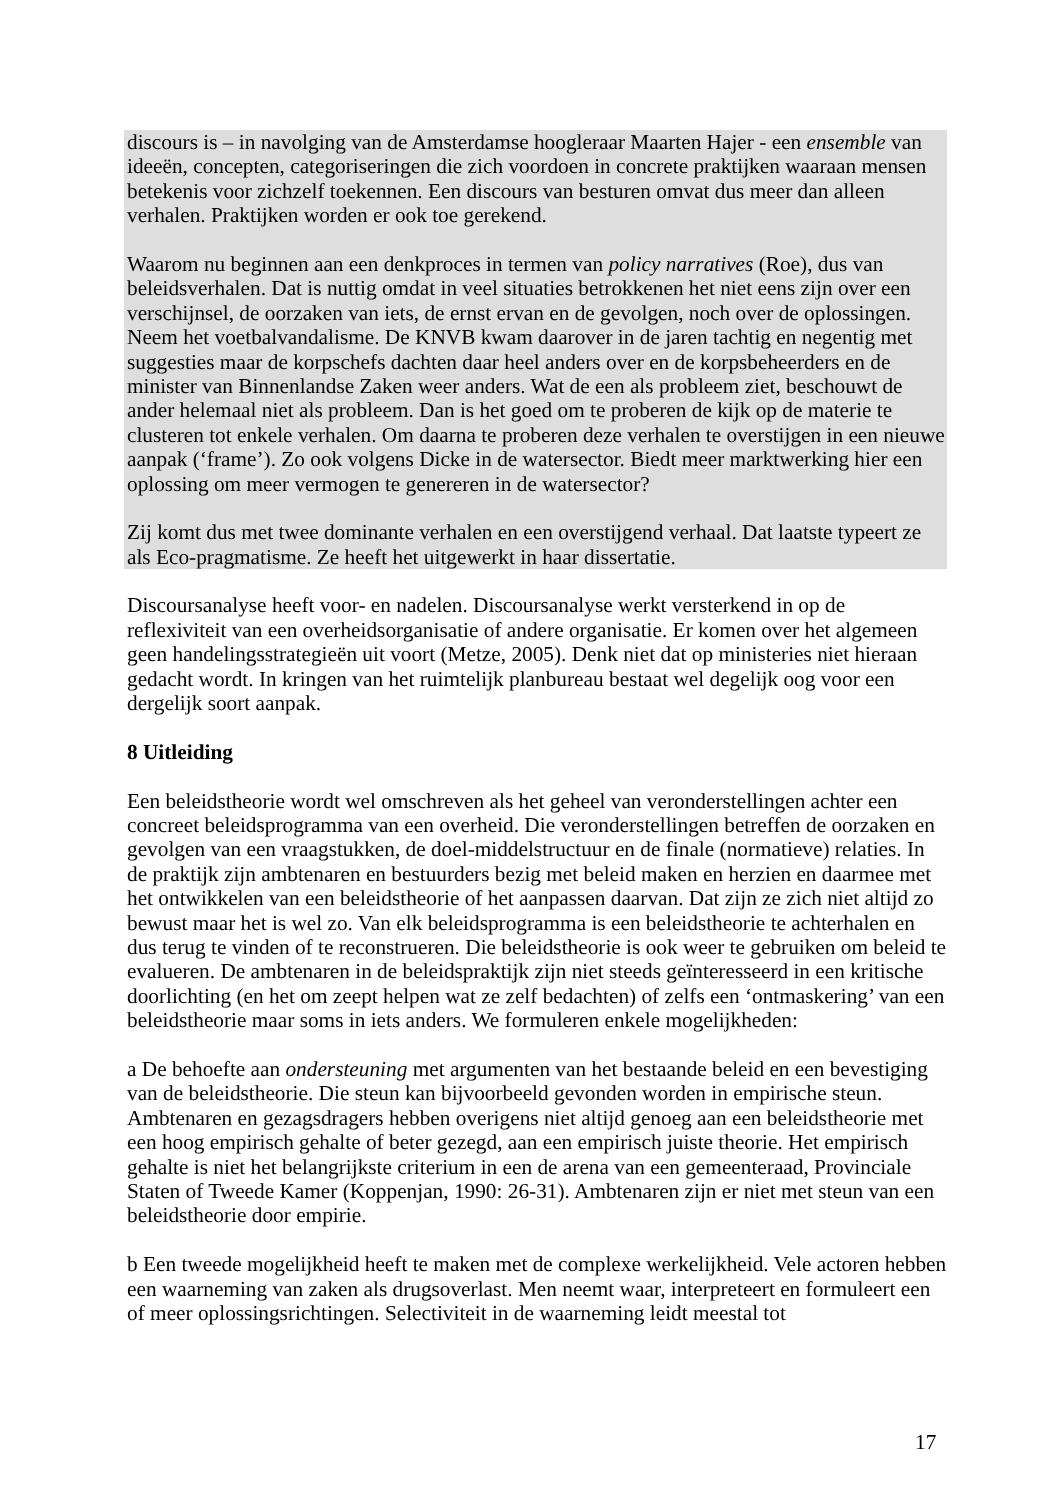discours is – in navolging van de Amsterdamse hoogleraar Maarten Hajer - een ensemble van ideeën, concepten, categoriseringen die zich voordoen in concrete praktijken waaraan mensen betekenis voor zichzelf toekennen. Een discours van besturen omvat dus meer dan alleen verhalen. Praktijken worden er ook toe gerekend.
Waarom nu beginnen aan een denkproces in termen van policy narratives (Roe), dus van beleidsverhalen. Dat is nuttig omdat in veel situaties betrokkenen het niet eens zijn over een verschijnsel, de oorzaken van iets, de ernst ervan en de gevolgen, noch over de oplossingen. Neem het voetbalvandalisme. De KNVB kwam daarover in de jaren tachtig en negentig met suggesties maar de korpschefs dachten daar heel anders over en de korpsbeheerders en de minister van Binnenlandse Zaken weer anders. Wat de een als probleem ziet, beschouwt de ander helemaal niet als probleem. Dan is het goed om te proberen de kijk op de materie te clusteren tot enkele verhalen. Om daarna te proberen deze verhalen te overstijgen in een nieuwe aanpak (‘frame’). Zo ook volgens Dicke in de watersector. Biedt meer marktwerking hier een oplossing om meer vermogen te genereren in de watersector?
Zij komt dus met twee dominante verhalen en een overstijgend verhaal. Dat laatste typeert ze als Eco-pragmatisme. Ze heeft het uitgewerkt in haar dissertatie.
Discoursanalyse heeft voor- en nadelen. Discoursanalyse werkt versterkend in op de reflexiviteit van een overheidsorganisatie of andere organisatie. Er komen over het algemeen geen handelingsstrategieën uit voort (Metze, 2005). Denk niet dat op ministeries niet hieraan gedacht wordt. In kringen van het ruimtelijk planbureau bestaat wel degelijk oog voor een dergelijk soort aanpak.
8 Uitleiding
Een beleidstheorie wordt wel omschreven als het geheel van veronderstellingen achter een concreet beleidsprogramma van een overheid. Die veronderstellingen betreffen de oorzaken en gevolgen van een vraagstukken, de doel-middelstructuur en de finale (normatieve) relaties. In de praktijk zijn ambtenaren en bestuurders bezig met beleid maken en herzien en daarmee met het ontwikkelen van een beleidstheorie of het aanpassen daarvan. Dat zijn ze zich niet altijd zo bewust maar het is wel zo. Van elk beleidsprogramma is een beleidstheorie te achterhalen en dus terug te vinden of te reconstrueren. Die beleidstheorie is ook weer te gebruiken om beleid te evalueren. De ambtenaren in de beleidspraktijk zijn niet steeds geïnteresseerd in een kritische doorlichting (en het om zeept helpen wat ze zelf bedachten) of zelfs een ‘ontmaskering’ van een beleidstheorie maar soms in iets anders. We formuleren enkele mogelijkheden:
a De behoefte aan ondersteuning met argumenten van het bestaande beleid en een bevestiging van de beleidstheorie. Die steun kan bijvoorbeeld gevonden worden in empirische steun. Ambtenaren en gezagsdragers hebben overigens niet altijd genoeg aan een beleidstheorie met een hoog empirisch gehalte of beter gezegd, aan een empirisch juiste theorie. Het empirisch gehalte is niet het belangrijkste criterium in een de arena van een gemeenteraad, Provinciale Staten of Tweede Kamer (Koppenjan, 1990: 26-31). Ambtenaren zijn er niet met steun van een beleidstheorie door empirie.
b Een tweede mogelijkheid heeft te maken met de complexe werkelijkheid. Vele actoren hebben een waarneming van zaken als drugsoverlast. Men neemt waar, interpreteert en formuleert een of meer oplossingsrichtingen. Selectiviteit in de waarneming leidt meestal tot
17